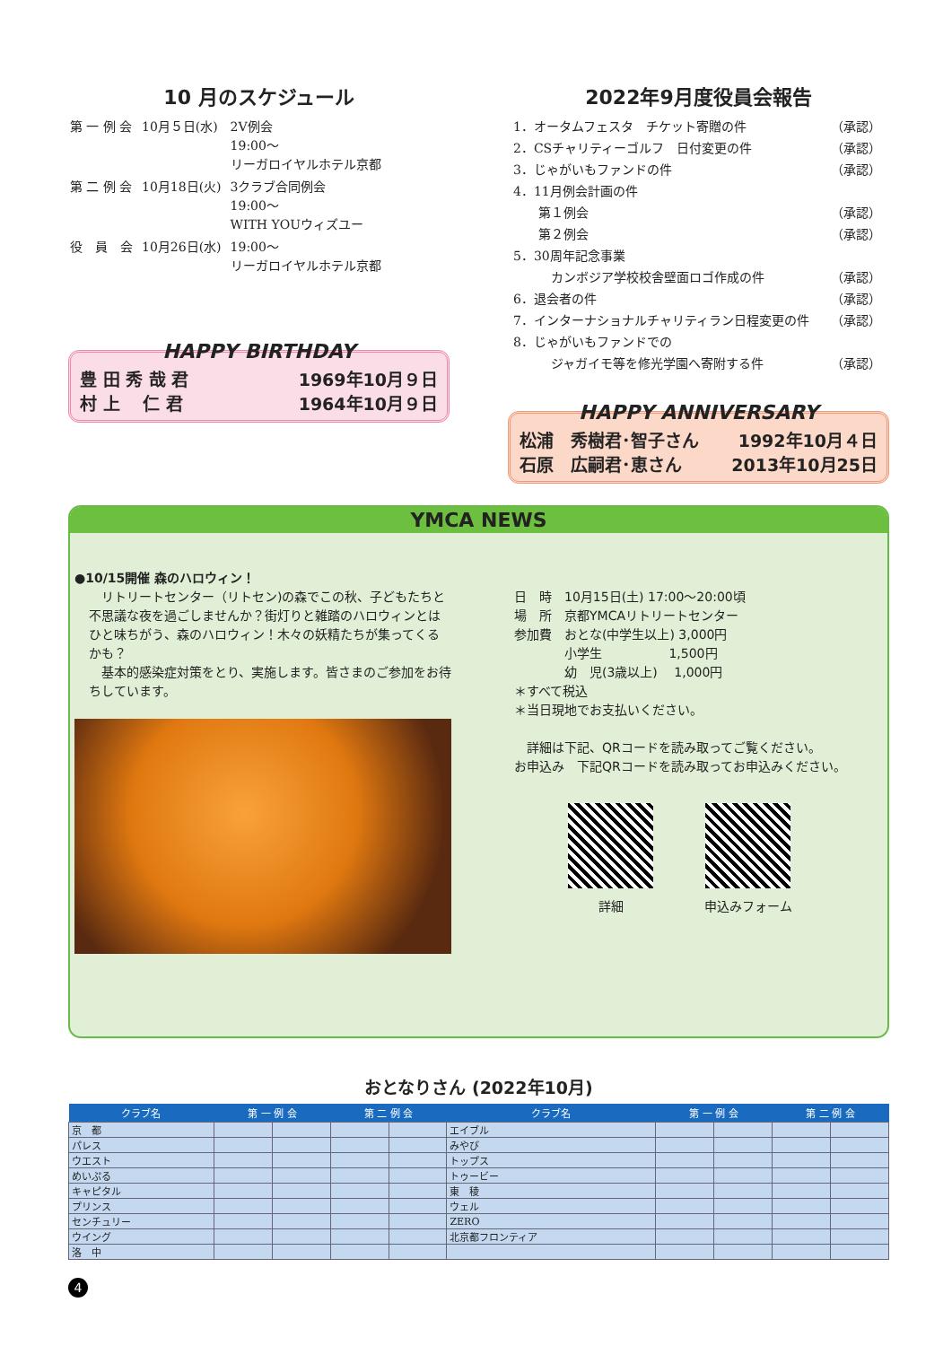10 月のスケジュール
| 第 一 例 会 | 10月５日(水) | 2V例会 19:00～ リーガロイヤルホテル京都 |
| 第 二 例 会 | 10月18日(火) | 3クラブ合同例会 19:00～ WITH YOUウィズユー |
| 役 員 会 | 10月26日(水) | 19:00～ リーガロイヤルホテル京都 |
HAPPY BIRTHDAY
豊 田 秀 哉 君 1969年10月９日
村 上　 仁 君 1964年10月９日
2022年9月度役員会報告
| 1．オータムフェスタ チケット寄贈の件 | （承認） |
| 2．CSチャリティーゴルフ 日付変更の件 | （承認） |
| 3．じゃがいもファンドの件 | （承認） |
| 4．11月例会計画の件 | |
| 第１例会 | （承認） |
| 第２例会 | （承認） |
| 5．30周年記念事業 | |
| カンボジア学校校舎壁面ロゴ作成の件 | （承認） |
| 6．退会者の件 | （承認） |
| 7．インターナショナルチャリティラン日程変更の件 | （承認） |
| 8．じゃがいもファンドでの | |
| ジャガイモ等を修光学園へ寄附する件 | （承認） |
HAPPY ANNIVERSARY
松浦　秀樹君･智子さん 1992年10月４日
石原　広嗣君･恵さん 2013年10月25日
YMCA NEWS
●10/15開催 森のハロウィン！
　リトリートセンター（リトセン)の森でこの秋、子どもたちと不思議な夜を過ごしませんか？街灯りと雑踏のハロウィンとはひと味ちがう、森のハロウィン！木々の妖精たちが集ってくるかも？
　基本的感染症対策をとり、実施します。皆さまのご参加をお待ちしています。
日　時　10月15日(土) 17:00～20:00頃
場　所　京都YMCAリトリートセンター
参加費　おとな(中学生以上) 3,000円
　　　　小学生　　　　　 1,500円
　　　　幼　児(3歳以上)　 1,000円
＊すべて税込
＊当日現地でお支払いください。
　詳細は下記、QRコードを読み取ってご覧ください。
お申込み　下記QRコードを読み取ってお申込みください。
詳細 申込みフォーム
おとなりさん (2022年10月)
| クラブ名 | 第 一 例 会 | | 第 二 例 会 | | クラブ名 | 第 一 例 会 | | 第 二 例 会 | |
| --- | --- | --- | --- | --- | --- | --- | --- | --- | --- |
| 京 都 | | | | | エイブル | | | | |
| パレス | | | | | みやび | | | | |
| ウエスト | | | | | トップス | | | | |
| めいぷる | | | | | トゥービー | | | | |
| キャピタル | | | | | 東 稜 | | | | |
| プリンス | | | | | ウェル | | | | |
| センチュリー | | | | | ZERO | | | | |
| ウイング | | | | | 北京都フロンティア | | | | |
| 洛 中 | | | | | | | | | |
4